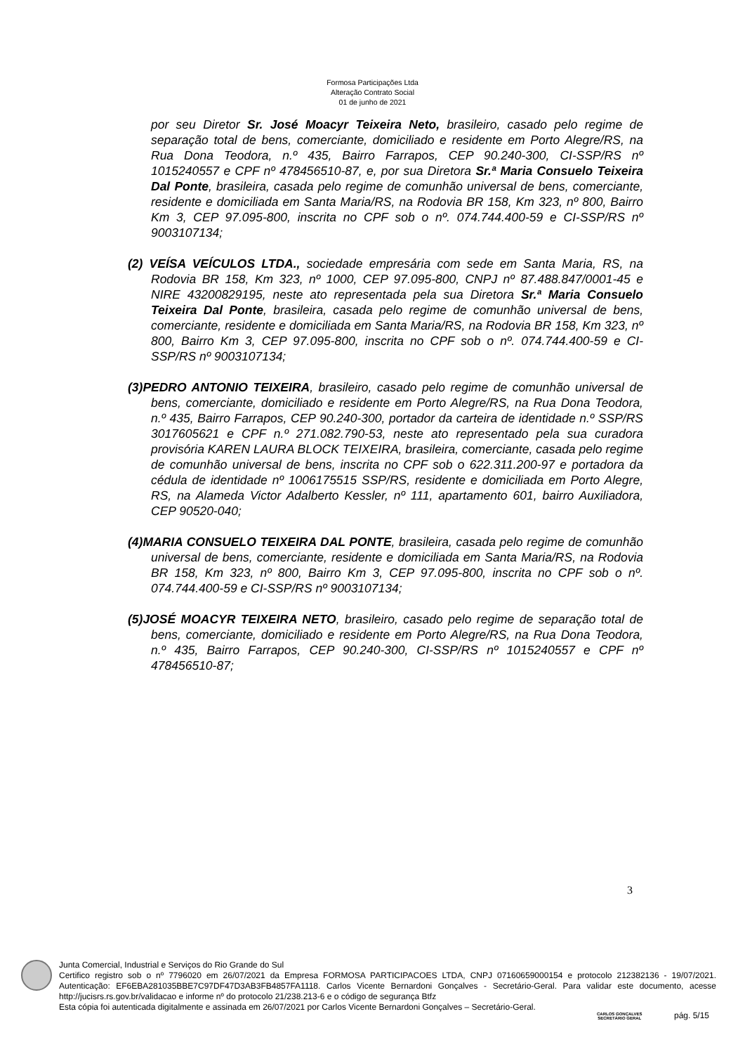Formosa Participações Ltda
Alteração Contrato Social
01 de junho de 2021
por seu Diretor Sr. José Moacyr Teixeira Neto, brasileiro, casado pelo regime de separação total de bens, comerciante, domiciliado e residente em Porto Alegre/RS, na Rua Dona Teodora, n.º 435, Bairro Farrapos, CEP 90.240-300, CI-SSP/RS nº 1015240557 e CPF nº 478456510-87, e, por sua Diretora Sr.ª Maria Consuelo Teixeira Dal Ponte, brasileira, casada pelo regime de comunhão universal de bens, comerciante, residente e domiciliada em Santa Maria/RS, na Rodovia BR 158, Km 323, nº 800, Bairro Km 3, CEP 97.095-800, inscrita no CPF sob o nº. 074.744.400-59 e CI-SSP/RS nº 9003107134;
(2) VEÍSA VEÍCULOS LTDA., sociedade empresária com sede em Santa Maria, RS, na Rodovia BR 158, Km 323, nº 1000, CEP 97.095-800, CNPJ nº 87.488.847/0001-45 e NIRE 43200829195, neste ato representada pela sua Diretora Sr.ª Maria Consuelo Teixeira Dal Ponte, brasileira, casada pelo regime de comunhão universal de bens, comerciante, residente e domiciliada em Santa Maria/RS, na Rodovia BR 158, Km 323, nº 800, Bairro Km 3, CEP 97.095-800, inscrita no CPF sob o nº. 074.744.400-59 e CI-SSP/RS nº 9003107134;
(3) PEDRO ANTONIO TEIXEIRA, brasileiro, casado pelo regime de comunhão universal de bens, comerciante, domiciliado e residente em Porto Alegre/RS, na Rua Dona Teodora, n.º 435, Bairro Farrapos, CEP 90.240-300, portador da carteira de identidade n.º SSP/RS 3017605621 e CPF n.º 271.082.790-53, neste ato representado pela sua curadora provisória KAREN LAURA BLOCK TEIXEIRA, brasileira, comerciante, casada pelo regime de comunhão universal de bens, inscrita no CPF sob o 622.311.200-97 e portadora da cédula de identidade nº 1006175515 SSP/RS, residente e domiciliada em Porto Alegre, RS, na Alameda Victor Adalberto Kessler, nº 111, apartamento 601, bairro Auxiliadora, CEP 90520-040;
(4) MARIA CONSUELO TEIXEIRA DAL PONTE, brasileira, casada pelo regime de comunhão universal de bens, comerciante, residente e domiciliada em Santa Maria/RS, na Rodovia BR 158, Km 323, nº 800, Bairro Km 3, CEP 97.095-800, inscrita no CPF sob o nº. 074.744.400-59 e CI-SSP/RS nº 9003107134;
(5) JOSÉ MOACYR TEIXEIRA NETO, brasileiro, casado pelo regime de separação total de bens, comerciante, domiciliado e residente em Porto Alegre/RS, na Rua Dona Teodora, n.º 435, Bairro Farrapos, CEP 90.240-300, CI-SSP/RS nº 1015240557 e CPF nº 478456510-87;
3
Junta Comercial, Industrial e Serviços do Rio Grande do Sul
Certifico registro sob o nº 7796020 em 26/07/2021 da Empresa FORMOSA PARTICIPACOES LTDA, CNPJ 07160659000154 e protocolo 212382136 - 19/07/2021. Autenticação: EF6EBA281035BBE7C97DF47D3AB3FB4857FA1118. Carlos Vicente Bernardoni Gonçalves - Secretário-Geral. Para validar este documento, acesse http://jucisrs.rs.gov.br/validacao e informe nº do protocolo 21/238.213-6 e o código de segurança Btfz
Esta cópia foi autenticada digitalmente e assinada em 26/07/2021 por Carlos Vicente Bernardoni Gonçalves – Secretário-Geral.
CARLOS GONÇALVES
SECRETÁRIO GERAL
pág. 5/15